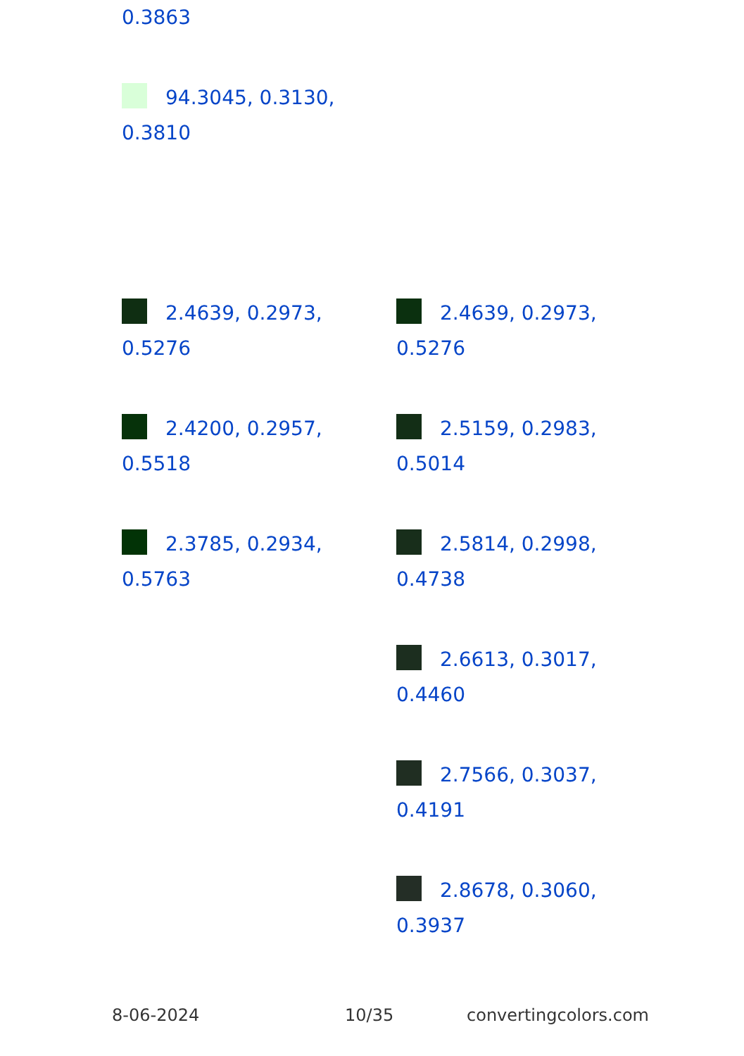0.3863
94.3045, 0.3130, 0.3810
2.4639, 0.2973, 0.5276
2.4639, 0.2973, 0.5276
2.4200, 0.2957, 0.5518
2.5159, 0.2983, 0.5014
2.3785, 0.2934, 0.5763
2.5814, 0.2998, 0.4738
2.6613, 0.3017, 0.4460
2.7566, 0.3037, 0.4191
2.8678, 0.3060, 0.3937
8-06-2024 10/35 convertingcolors.com